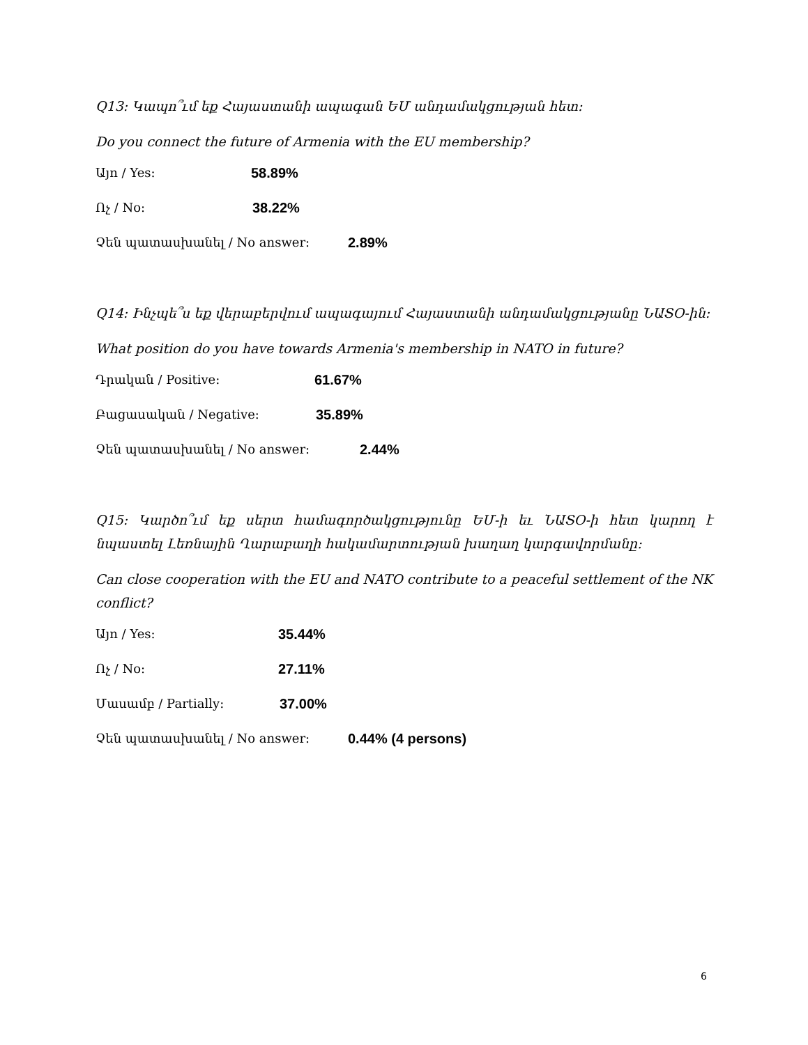Q13: Կապո՞ւմ եք Հայաստանի ապագան ԵՄ անդամակցության հետ:
Do you connect the future of Armenia with the EU membership?
Այո / Yes: 58.89%
Ոչ / No: 38.22%
Չեն պատասխանել / No answer: 2.89%
Q14: Ինչպե՞ս եք վերաբերվում ապագայում Հայաստանի անդամակցությանը ՆԱՏՕ-ին:
What position do you have towards Armenia's membership in NATO in future?
Դրական / Positive: 61.67%
Բացասական / Negative: 35.89%
Չեն պատասխանել / No answer: 2.44%
Q15: Կարծո՞ւմ եք սերտ համագործակցությունը ԵՄ-ի եւ ՆԱՏՕ-ի հետ կարող է նպաստել Լեռնային Ղարաբաղի հակամարտության խաղաղ կարգավորմանը:
Can close cooperation with the EU and NATO contribute to a peaceful settlement of the NK conflict?
Այո / Yes: 35.44%
Ոչ / No: 27.11%
Մասամբ / Partially: 37.00%
Չեն պատասխանել / No answer: 0.44% (4 persons)
6